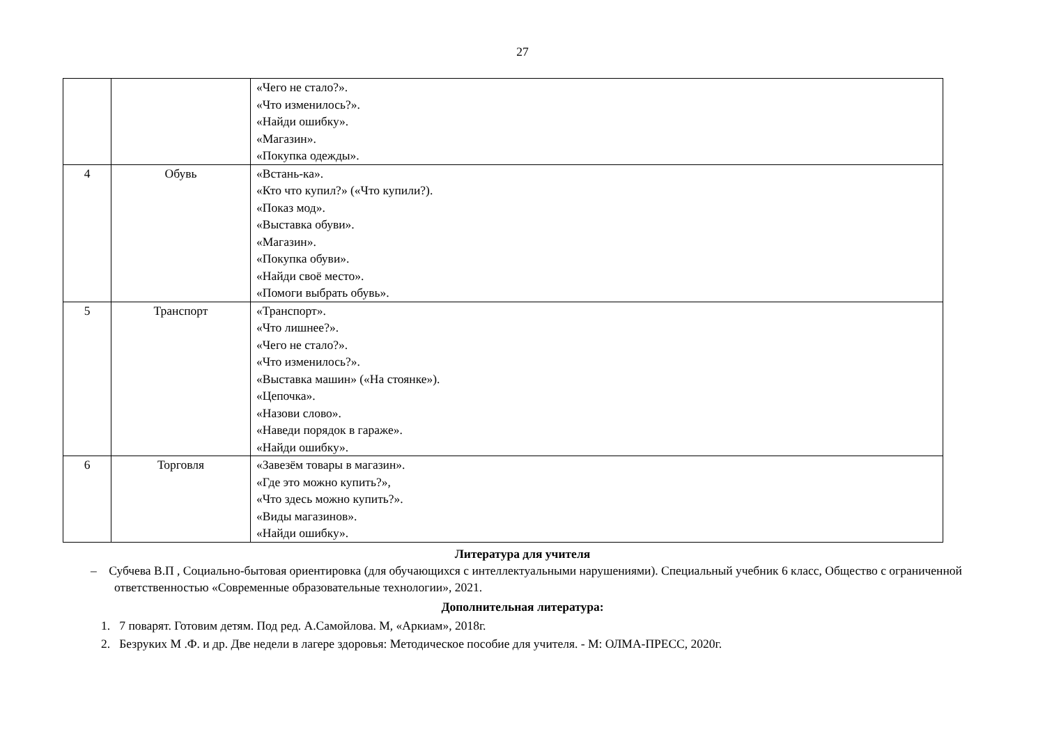27
| | | «Чего не стало?». «Что изменилось?». «Найди ошибку». «Магазин». «Покупка одежды». |
| 4 | Обувь | «Встань-ка». «Кто что купил?» («Что купили?). «Показ мод». «Выставка обуви». «Магазин». «Покупка обуви». «Найди своё место». «Помоги выбрать обувь». |
| 5 | Транспорт | «Транспорт». «Что лишнее?». «Чего не стало?». «Что изменилось?». «Выставка машин» («На стоянке»). «Цепочка». «Назови слово». «Наведи порядок в гараже». «Найди ошибку». |
| 6 | Торговля | «Завезём товары в магазин». «Где это можно купить?», «Что здесь можно купить?». «Виды магазинов». «Найди ошибку». |
Литература для учителя
– Субчева В.П , Социально-бытовая ориентировка (для обучающихся с интеллектуальными нарушениями). Специальный учебник 6 класс, Общество с ограниченной ответственностью «Современные образовательные технологии», 2021.
Дополнительная литература:
1. 7 поварят. Готовим детям. Под ред. А.Самойлова. М, «Аркиам», 2018г.
2. Безруких М .Ф. и др. Две недели в лагере здоровья: Методическое пособие для учителя. - М: ОЛМА-ПРЕСС, 2020г.